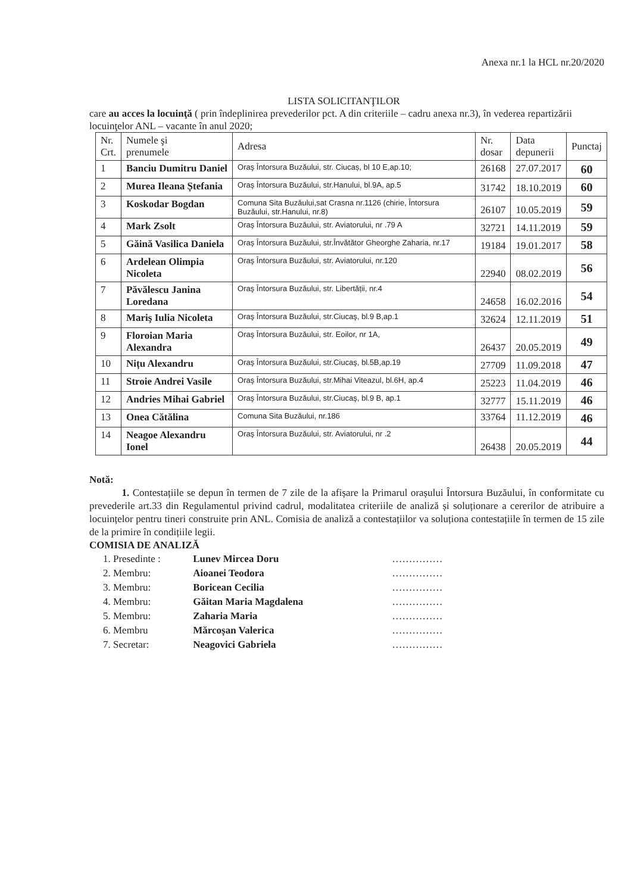Anexa nr.1 la HCL nr.20/2020
LISTA SOLICITANŢILOR
care au acces la locuinţă ( prin îndeplinirea prevederilor pct. A din criteriile – cadru anexa nr.3), în vederea repartizării locuinţelor ANL – vacante în anul 2020;
| Nr. Crt. | Numele şi prenumele | Adresa | Nr. dosar | Data depunerii | Punctaj |
| --- | --- | --- | --- | --- | --- |
| 1 | Banciu Dumitru Daniel | Oraş Întorsura Buzăului, str. Ciucaș, bl 10 E,ap.10; | 26168 | 27.07.2017 | 60 |
| 2 | Murea Ileana Ștefania | Oraş Întorsura Buzăului, str.Hanului, bl.9A, ap.5 | 31742 | 18.10.2019 | 60 |
| 3 | Koskodar Bogdan | Comuna Sita Buzăului,sat Crasna nr.1126 (chirie, Întorsura Buzăului, str.Hanului, nr.8) | 26107 | 10.05.2019 | 59 |
| 4 | Mark Zsolt | Oraş Întorsura Buzăului, str. Aviatorului, nr .79 A | 32721 | 14.11.2019 | 59 |
| 5 | Găină Vasilica Daniela | Oraş Întorsura Buzăului, str.Învătător Gheorghe Zaharia, nr.17 | 19184 | 19.01.2017 | 58 |
| 6 | Ardelean Olimpia Nicoleta | Oraş Întorsura Buzăului, str. Aviatorului, nr.120 | 22940 | 08.02.2019 | 56 |
| 7 | Păvălescu Janina Loredana | Oraş Întorsura Buzăului, str. Libertății, nr.4 | 24658 | 16.02.2016 | 54 |
| 8 | Mariş Iulia Nicoleta | Oraş Întorsura Buzăului, str.Ciucaş, bl.9 B,ap.1 | 32624 | 12.11.2019 | 51 |
| 9 | Floroian Maria Alexandra | Oraş Întorsura Buzăului, str. Eoilor, nr 1A, | 26437 | 20.05.2019 | 49 |
| 10 | Nițu Alexandru | Oraş Întorsura Buzăului, str.Ciucaş, bl.5B,ap.19 | 27709 | 11.09.2018 | 47 |
| 11 | Stroie Andrei Vasile | Oraş Întorsura Buzăului, str.Mihai Viteazul, bl.6H, ap.4 | 25223 | 11.04.2019 | 46 |
| 12 | Andries Mihai Gabriel | Oraş Întorsura Buzăului, str.Ciucaş, bl.9 B, ap.1 | 32777 | 15.11.2019 | 46 |
| 13 | Onea Cătălina | Comuna Sita Buzăului, nr.186 | 33764 | 11.12.2019 | 46 |
| 14 | Neagoe Alexandru Ionel | Oraş Întorsura Buzăului, str. Aviatorului, nr .2 | 26438 | 20.05.2019 | 44 |
Notă:
1. Contestațiile se depun în termen de 7 zile de la afișare la Primarul orașului Întorsura Buzăului, în conformitate cu prevederile art.33 din Regulamentul privind cadrul, modalitatea criteriile de analiză și soluționare a cererilor de atribuire a locuințelor pentru tineri construite prin ANL. Comisia de analiză a contestațiilor va soluționa contestațiile în termen de 15 zile de la primire în condițiile legii.
COMISIA DE ANALIZĂ
1. Presedinte : Lunev Mircea Doru ……………
2. Membru: Aioanei Teodora ……………
3. Membru: Boricean Cecilia ……………
4. Membru: Găitan Maria Magdalena ……………
5. Membru: Zaharia Maria ……………
6. Membru Mărcoșan Valerica ……………
7. Secretar: Neagovici Gabriela ……………